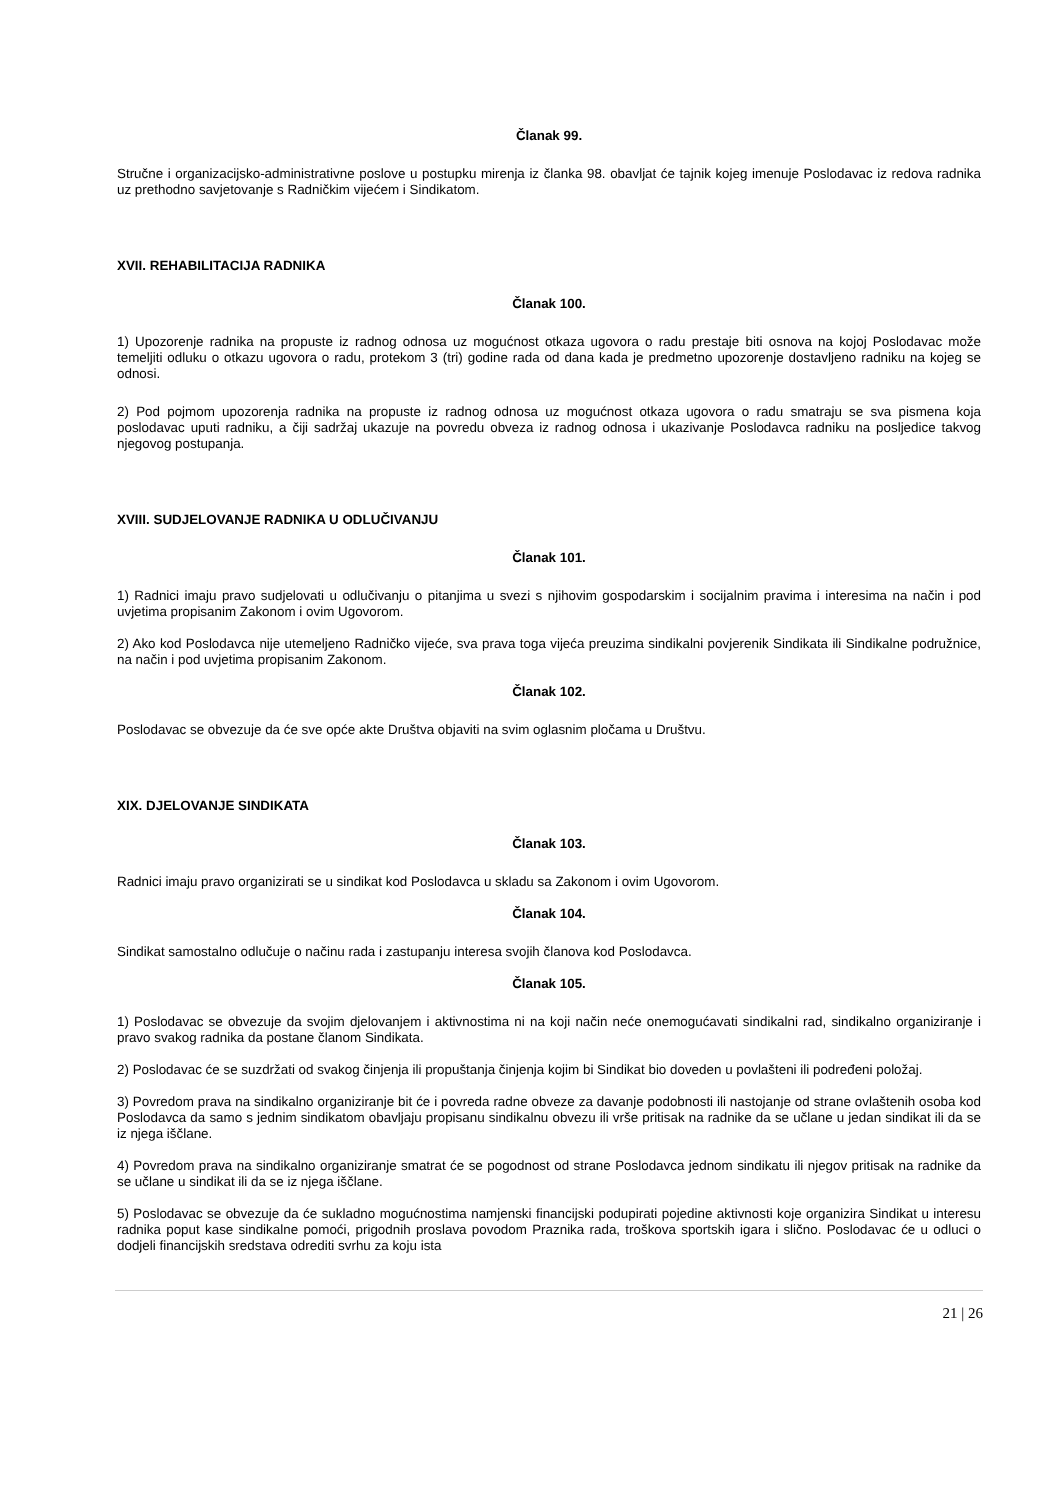Članak 99.
Stručne i organizacijsko-administrativne poslove u postupku mirenja iz članka 98. obavljat će tajnik kojeg imenuje Poslodavac iz redova radnika uz prethodno savjetovanje s Radničkim vijećem i Sindikatom.
XVII. REHABILITACIJA RADNIKA
Članak 100.
1) Upozorenje radnika na propuste iz radnog odnosa uz mogućnost otkaza ugovora o radu prestaje biti osnova na kojoj Poslodavac može temeljiti odluku o otkazu ugovora o radu, protekom 3 (tri) godine rada od dana kada je predmetno upozorenje dostavljeno radniku na kojeg se odnosi.
2) Pod pojmom upozorenja radnika na propuste iz radnog odnosa uz mogućnost otkaza ugovora o radu smatraju se sva pismena koja poslodavac uputi radniku, a čiji sadržaj ukazuje na povredu obveza iz radnog odnosa i ukazivanje Poslodavca radniku na posljedice takvog njegovog postupanja.
XVIII. SUDJELOVANJE RADNIKA U ODLUČIVANJU
Članak 101.
1) Radnici imaju pravo sudjelovati u odlučivanju o pitanjima u svezi s njihovim gospodarskim i socijalnim pravima i interesima na način i pod uvjetima propisanim Zakonom i ovim Ugovorom.
2) Ako kod Poslodavca nije utemeljeno Radničko vijeće, sva prava toga vijeća preuzima sindikalni povjerenik Sindikata ili Sindikalne podružnice, na način i pod uvjetima propisanim Zakonom.
Članak 102.
Poslodavac se obvezuje da će sve opće akte Društva objaviti na svim oglasnim pločama u Društvu.
XIX. DJELOVANJE SINDIKATA
Članak 103.
Radnici imaju pravo organizirati se u sindikat kod Poslodavca u skladu sa Zakonom i ovim Ugovorom.
Članak 104.
Sindikat samostalno odlučuje o načinu rada i zastupanju interesa svojih članova kod Poslodavca.
Članak 105.
1) Poslodavac se obvezuje da svojim djelovanjem i aktivnostima ni na koji način neće onemogućavati sindikalni rad, sindikalno organiziranje i pravo svakog radnika da postane članom Sindikata.
2) Poslodavac će se suzdržati od svakog činjenja ili propuštanja činjenja kojim bi Sindikat bio doveden u povlašteni ili podređeni položaj.
3) Povredom prava na sindikalno organiziranje bit će i povreda radne obveze za davanje podobnosti ili nastojanje od strane ovlaštenih osoba kod Poslodavca da samo s jednim sindikatom obavljaju propisanu sindikalnu obvezu ili vrše pritisak na radnike da se učlane u jedan sindikat ili da se iz njega iščlane.
4) Povredom prava na sindikalno organiziranje smatrat će se pogodnost od strane Poslodavca jednom sindikatu ili njegov pritisak na radnike da se učlane u sindikat ili da se iz njega iščlane.
5) Poslodavac se obvezuje da će sukladno mogućnostima namjenski financijski podupirati pojedine aktivnosti koje organizira Sindikat u interesu radnika poput kase sindikalne pomoći, prigodnih proslava povodom Praznika rada, troškova sportskih igara i slično. Poslodavac će u odluci o dodjeli financijskih sredstava odrediti svrhu za koju ista
21 | 26